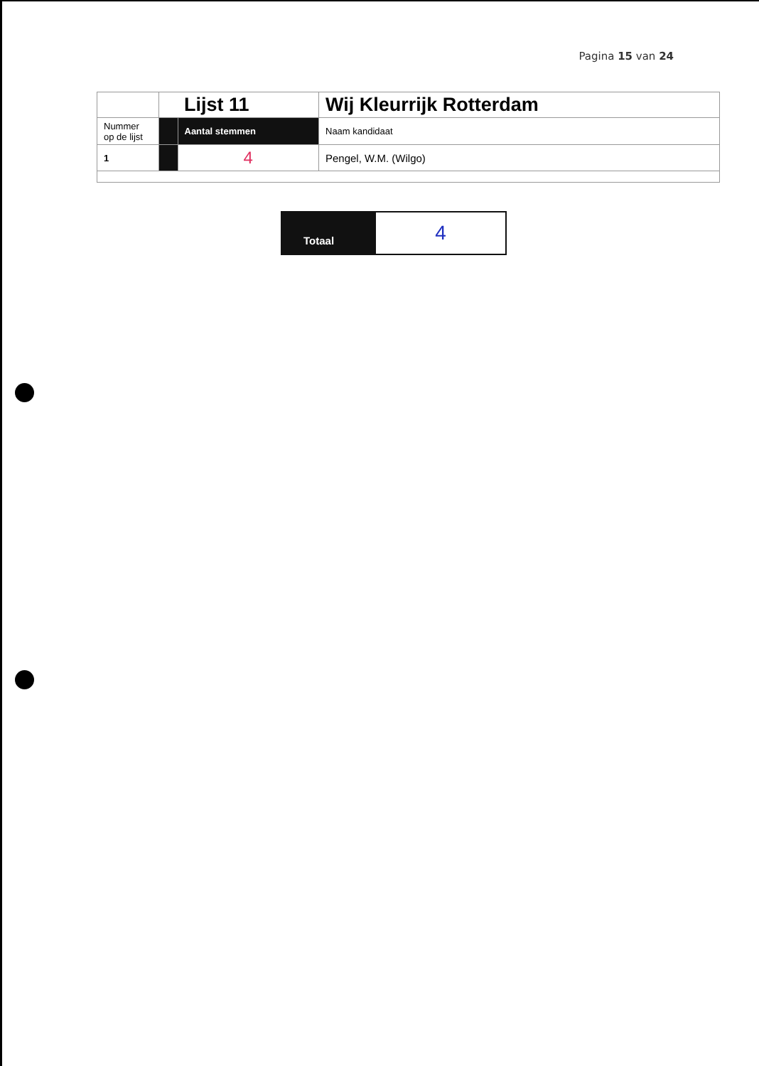Pagina 15 van 24
| | | Lijst 11 | Wij Kleurrijk Rotterdam |
| Nummer op de lijst | | Aantal stemmen | Naam kandidaat |
| 1 | | 4 | Pengel, W.M. (Wilgo) |
| Totaal | 4 |